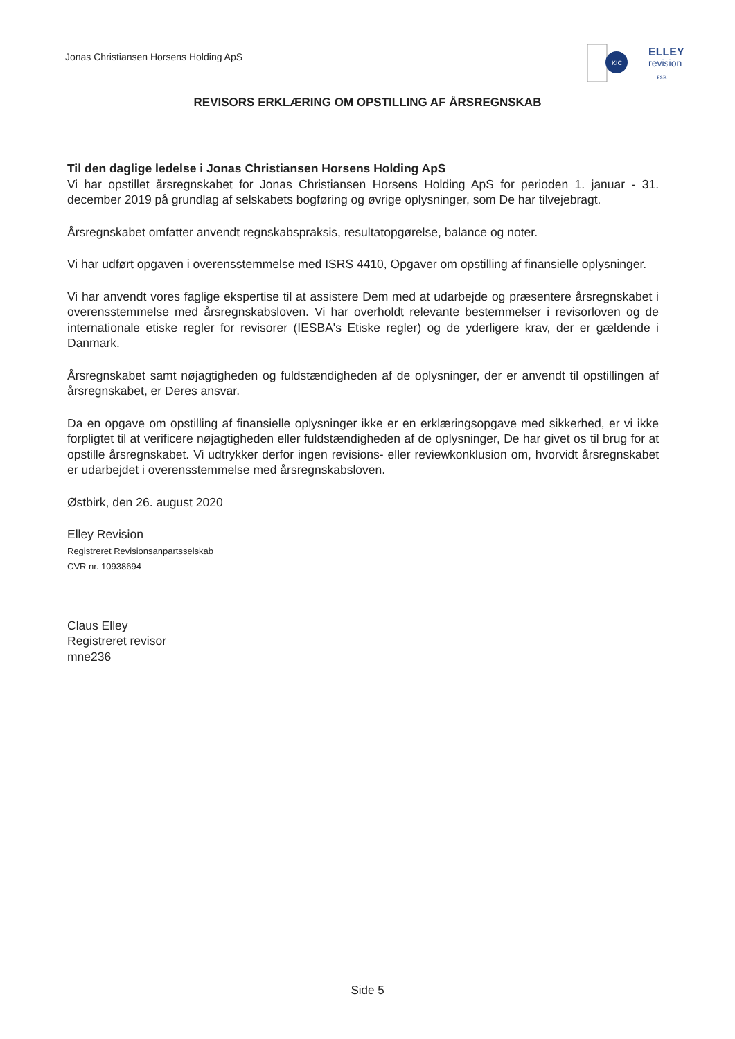Jonas Christiansen Horsens Holding ApS
KIC
ELLEY
revision
FSR
REVISORS ERKLÆRING OM OPSTILLING AF ÅRSREGNSKAB
Til den daglige ledelse i Jonas Christiansen Horsens Holding ApS
Vi har opstillet årsregnskabet for Jonas Christiansen Horsens Holding ApS for perioden 1. januar - 31. december 2019 på grundlag af selskabets bogføring og øvrige oplysninger, som De har tilvejebragt.
Årsregnskabet omfatter anvendt regnskabspraksis, resultatopgørelse, balance og noter.
Vi har udført opgaven i overensstemmelse med ISRS 4410, Opgaver om opstilling af finansielle oplysninger.
Vi har anvendt vores faglige ekspertise til at assistere Dem med at udarbejde og præsentere årsregnskabet i overensstemmelse med årsregnskabsloven. Vi har overholdt relevante bestemmelser i revisorloven og de internationale etiske regler for revisorer (IESBA's Etiske regler) og de yderligere krav, der er gældende i Danmark.
Årsregnskabet samt nøjagtigheden og fuldstændigheden af de oplysninger, der er anvendt til opstillingen af årsregnskabet, er Deres ansvar.
Da en opgave om opstilling af finansielle oplysninger ikke er en erklæringsopgave med sikkerhed, er vi ikke forpligtet til at verificere nøjagtigheden eller fuldstændigheden af de oplysninger, De har givet os til brug for at opstille årsregnskabet. Vi udtrykker derfor ingen revisions- eller reviewkonklusion om, hvorvidt årsregnskabet er udarbejdet i overensstemmelse med årsregnskabsloven.
Østbirk, den 26. august 2020
Elley Revision
Registreret Revisionsanpartsselskab
CVR nr. 10938694
Claus Elley
Registreret revisor
mne236
Side 5